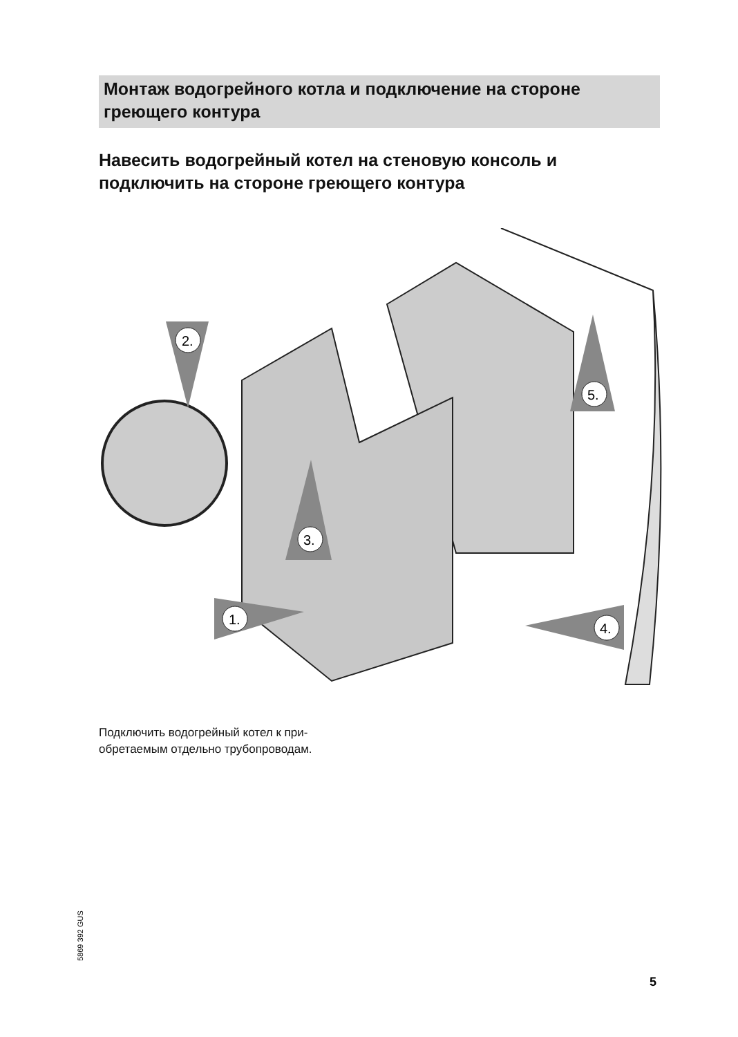Монтаж водогрейного котла и подключение на стороне греющего контура
Навесить водогрейный котел на стеновую консоль и подключить на стороне греющего контура
2.
3.
1.
5.
4.
Подключить водогрейный котел к при-
обретаемым отдельно трубопроводам.
5869 392 GUS
5